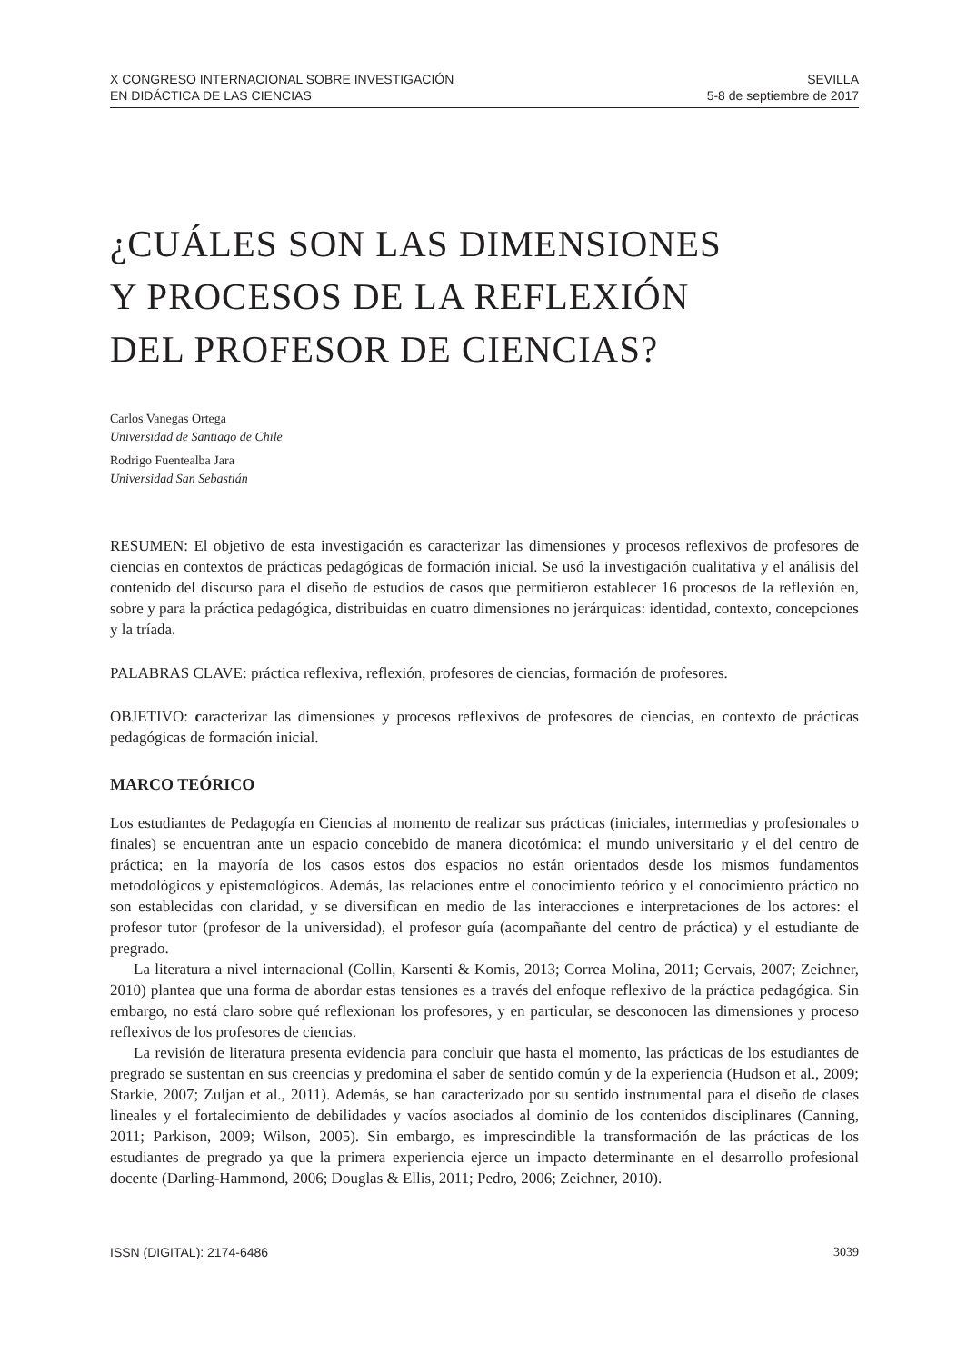X CONGRESO INTERNACIONAL SOBRE INVESTIGACIÓN
EN DIDÁCTICA DE LAS CIENCIAS
SEVILLA
5-8 de septiembre de 2017
¿CUÁLES SON LAS DIMENSIONES
Y PROCESOS DE LA REFLEXIÓN
DEL PROFESOR DE CIENCIAS?
Carlos Vanegas Ortega
Universidad de Santiago de Chile
Rodrigo Fuentealba Jara
Universidad San Sebastián
RESUMEN: El objetivo de esta investigación es caracterizar las dimensiones y procesos reflexivos de profesores de ciencias en contextos de prácticas pedagógicas de formación inicial. Se usó la investigación cualitativa y el análisis del contenido del discurso para el diseño de estudios de casos que permitieron establecer 16 procesos de la reflexión en, sobre y para la práctica pedagógica, distribuidas en cuatro dimensiones no jerárquicas: identidad, contexto, concepciones y la tríada.
PALABRAS CLAVE: práctica reflexiva, reflexión, profesores de ciencias, formación de profesores.
OBJETIVO: caracterizar las dimensiones y procesos reflexivos de profesores de ciencias, en contexto de prácticas pedagógicas de formación inicial.
MARCO TEÓRICO
Los estudiantes de Pedagogía en Ciencias al momento de realizar sus prácticas (iniciales, intermedias y profesionales o finales) se encuentran ante un espacio concebido de manera dicotómica: el mundo universitario y el del centro de práctica; en la mayoría de los casos estos dos espacios no están orientados desde los mismos fundamentos metodológicos y epistemológicos. Además, las relaciones entre el conocimiento teórico y el conocimiento práctico no son establecidas con claridad, y se diversifican en medio de las interacciones e interpretaciones de los actores: el profesor tutor (profesor de la universidad), el profesor guía (acompañante del centro de práctica) y el estudiante de pregrado.
La literatura a nivel internacional (Collin, Karsenti & Komis, 2013; Correa Molina, 2011; Gervais, 2007; Zeichner, 2010) plantea que una forma de abordar estas tensiones es a través del enfoque reflexivo de la práctica pedagógica. Sin embargo, no está claro sobre qué reflexionan los profesores, y en particular, se desconocen las dimensiones y proceso reflexivos de los profesores de ciencias.
La revisión de literatura presenta evidencia para concluir que hasta el momento, las prácticas de los estudiantes de pregrado se sustentan en sus creencias y predomina el saber de sentido común y de la experiencia (Hudson et al., 2009; Starkie, 2007; Zuljan et al., 2011). Además, se han caracterizado por su sentido instrumental para el diseño de clases lineales y el fortalecimiento de debilidades y vacíos asociados al dominio de los contenidos disciplinares (Canning, 2011; Parkison, 2009; Wilson, 2005). Sin embargo, es imprescindible la transformación de las prácticas de los estudiantes de pregrado ya que la primera experiencia ejerce un impacto determinante en el desarrollo profesional docente (Darling-Hammond, 2006; Douglas & Ellis, 2011; Pedro, 2006; Zeichner, 2010).
ISSN (DIGITAL): 2174-6486 3039